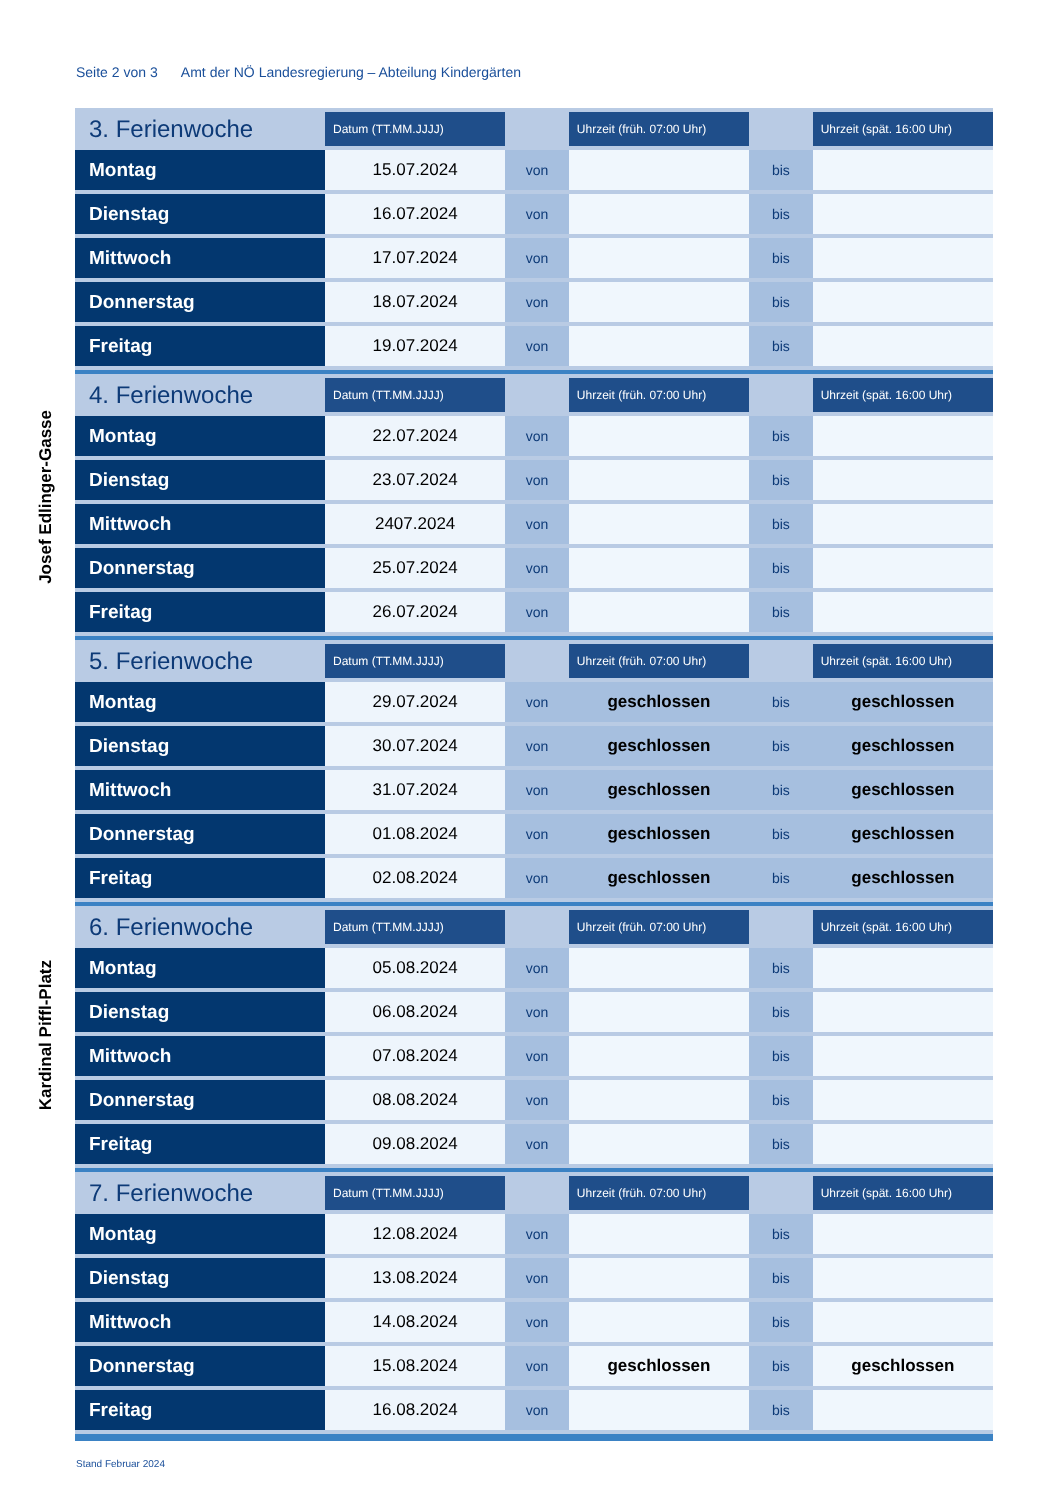Seite 2 von 3 Amt der NÖ Landesregierung – Abteilung Kindergärten
Josef Edlinger-Gasse
Kardinal Piffl-Platz
| 3. Ferienwoche | Datum (TT.MM.JJJJ) | | Uhrzeit (früh. 07:00 Uhr) | | Uhrzeit (spät. 16:00 Uhr) |
| --- | --- | --- | --- | --- | --- |
| Montag | 15.07.2024 | von | | bis | |
| Dienstag | 16.07.2024 | von | | bis | |
| Mittwoch | 17.07.2024 | von | | bis | |
| Donnerstag | 18.07.2024 | von | | bis | |
| Freitag | 19.07.2024 | von | | bis | |
| 4. Ferienwoche | Datum (TT.MM.JJJJ) | | Uhrzeit (früh. 07:00 Uhr) | | Uhrzeit (spät. 16:00 Uhr) |
| --- | --- | --- | --- | --- | --- |
| Montag | 22.07.2024 | von | | bis | |
| Dienstag | 23.07.2024 | von | | bis | |
| Mittwoch | 2407.2024 | von | | bis | |
| Donnerstag | 25.07.2024 | von | | bis | |
| Freitag | 26.07.2024 | von | | bis | |
| 5. Ferienwoche | Datum (TT.MM.JJJJ) | | Uhrzeit (früh. 07:00 Uhr) | | Uhrzeit (spät. 16:00 Uhr) |
| --- | --- | --- | --- | --- | --- |
| Montag | 29.07.2024 | von | geschlossen | bis | geschlossen |
| Dienstag | 30.07.2024 | von | geschlossen | bis | geschlossen |
| Mittwoch | 31.07.2024 | von | geschlossen | bis | geschlossen |
| Donnerstag | 01.08.2024 | von | geschlossen | bis | geschlossen |
| Freitag | 02.08.2024 | von | geschlossen | bis | geschlossen |
| 6. Ferienwoche | Datum (TT.MM.JJJJ) | | Uhrzeit (früh. 07:00 Uhr) | | Uhrzeit (spät. 16:00 Uhr) |
| --- | --- | --- | --- | --- | --- |
| Montag | 05.08.2024 | von | | bis | |
| Dienstag | 06.08.2024 | von | | bis | |
| Mittwoch | 07.08.2024 | von | | bis | |
| Donnerstag | 08.08.2024 | von | | bis | |
| Freitag | 09.08.2024 | von | | bis | |
| 7. Ferienwoche | Datum (TT.MM.JJJJ) | | Uhrzeit (früh. 07:00 Uhr) | | Uhrzeit (spät. 16:00 Uhr) |
| --- | --- | --- | --- | --- | --- |
| Montag | 12.08.2024 | von | | bis | |
| Dienstag | 13.08.2024 | von | | bis | |
| Mittwoch | 14.08.2024 | von | | bis | |
| Donnerstag | 15.08.2024 | von | geschlossen | bis | geschlossen |
| Freitag | 16.08.2024 | von | | bis | |
Stand Februar 2024